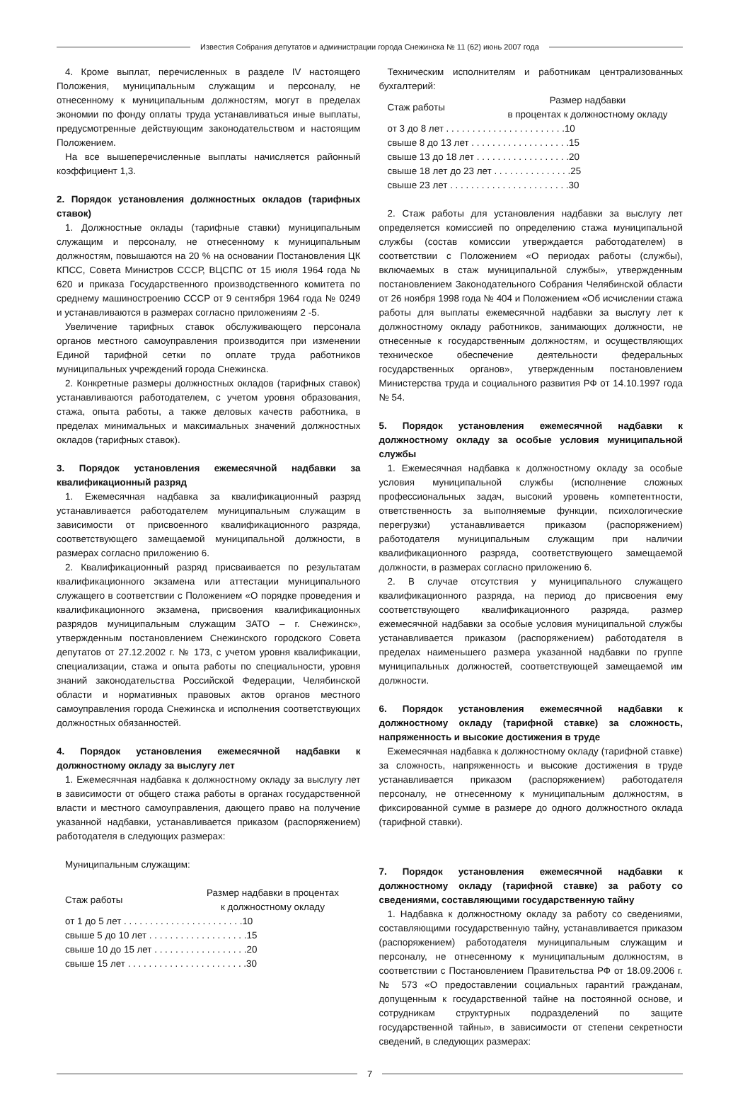Известия Собрания депутатов и администрации города Снежинска № 11 (62) июнь 2007 года
4. Кроме выплат, перечисленных в разделе IV настоящего Положения, муниципальным служащим и персоналу, не отнесенному к муниципальным должностям, могут в пределах экономии по фонду оплаты труда устанавливаться иные выплаты, предусмотренные действующим законодательством и настоящим Положением.
На все вышеперечисленные выплаты начисляется районный коэффициент 1,3.
2. Порядок установления должностных окладов (тарифных ставок)
1. Должностные оклады (тарифные ставки) муниципальным служащим и персоналу, не отнесенному к муниципальным должностям, повышаются на 20 % на основании Постановления ЦК КПСС, Совета Министров СССР, ВЦСПС от 15 июля 1964 года № 620 и приказа Государственного производственного комитета по среднему машиностроению СССР от 9 сентября 1964 года № 0249 и устанавливаются в размерах согласно приложениям 2 -5.
Увеличение тарифных ставок обслуживающего персонала органов местного самоуправления производится при изменении Единой тарифной сетки по оплате труда работников муниципальных учреждений города Снежинска.
2. Конкретные размеры должностных окладов (тарифных ставок) устанавливаются работодателем, с учетом уровня образования, стажа, опыта работы, а также деловых качеств работника, в пределах минимальных и максимальных значений должностных окладов (тарифных ставок).
3. Порядок установления ежемесячной надбавки за квалификационный разряд
1. Ежемесячная надбавка за квалификационный разряд устанавливается работодателем муниципальным служащим в зависимости от присвоенного квалификационного разряда, соответствующего замещаемой муниципальной должности, в размерах согласно приложению 6.
2. Квалификационный разряд присваивается по результатам квалификационного экзамена или аттестации муниципального служащего в соответствии с Положением «О порядке проведения и квалификационного экзамена, присвоения квалификационных разрядов муниципальным служащим ЗАТО – г. Снежинск», утвержденным постановлением Снежинского городского Совета депутатов от 27.12.2002 г. № 173, с учетом уровня квалификации, специализации, стажа и опыта работы по специальности, уровня знаний законодательства Российской Федерации, Челябинской области и нормативных правовых актов органов местного самоуправления города Снежинска и исполнения соответствующих должностных обязанностей.
4. Порядок установления ежемесячной надбавки к должностному окладу за выслугу лет
1. Ежемесячная надбавка к должностному окладу за выслугу лет в зависимости от общего стажа работы в органах государственной власти и местного самоуправления, дающего право на получение указанной надбавки, устанавливается приказом (распоряжением) работодателя в следующих размерах:
Муниципальным служащим:
| Стаж работы | Размер надбавки в процентах к должностному окладу |
| --- | --- |
| от 1 до 5 лет . . . . . . . . . . . . . . . . . . . . . . .10 | |
| свыше 5 до 10 лет . . . . . . . . . . . . . . . . . . .15 | |
| свыше 10 до 15 лет . . . . . . . . . . . . . . . . . .20 | |
| свыше 15 лет . . . . . . . . . . . . . . . . . . . . . . .30 | |
Техническим исполнителям и работникам централизованных бухгалтерий:
| Стаж работы | Размер надбавки в процентах к должностному окладу |
| --- | --- |
| от 3 до 8 лет . . . . . . . . . . . . . . . . . . . . . . .10 | |
| свыше 8 до 13 лет . . . . . . . . . . . . . . . . . . .15 | |
| свыше 13 до 18 лет . . . . . . . . . . . . . . . . . .20 | |
| свыше 18 лет до 23 лет . . . . . . . . . . . . . . .25 | |
| свыше 23 лет . . . . . . . . . . . . . . . . . . . . . . .30 | |
2. Стаж работы для установления надбавки за выслугу лет определяется комиссией по определению стажа муниципальной службы (состав комиссии утверждается работодателем) в соответствии с Положением «О периодах работы (службы), включаемых в стаж муниципальной службы», утвержденным постановлением Законодательного Собрания Челябинской области от 26 ноября 1998 года № 404 и Положением «Об исчислении стажа работы для выплаты ежемесячной надбавки за выслугу лет к должностному окладу работников, занимающих должности, не отнесенные к государственным должностям, и осуществляющих техническое обеспечение деятельности федеральных государственных органов», утвержденным постановлением Министерства труда и социального развития РФ от 14.10.1997 года № 54.
5. Порядок установления ежемесячной надбавки к должностному окладу за особые условия муниципальной службы
1. Ежемесячная надбавка к должностному окладу за особые условия муниципальной службы (исполнение сложных профессиональных задач, высокий уровень компетентности, ответственность за выполняемые функции, психологические перегрузки) устанавливается приказом (распоряжением) работодателя муниципальным служащим при наличии квалификационного разряда, соответствующего замещаемой должности, в размерах согласно приложению 6.
2. В случае отсутствия у муниципального служащего квалификационного разряда, на период до присвоения ему соответствующего квалификационного разряда, размер ежемесячной надбавки за особые условия муниципальной службы устанавливается приказом (распоряжением) работодателя в пределах наименьшего размера указанной надбавки по группе муниципальных должностей, соответствующей замещаемой им должности.
6. Порядок установления ежемесячной надбавки к должностному окладу (тарифной ставке) за сложность, напряженность и высокие достижения в труде
Ежемесячная надбавка к должностному окладу (тарифной ставке) за сложность, напряженность и высокие достижения в труде устанавливается приказом (распоряжением) работодателя персоналу, не отнесенному к муниципальным должностям, в фиксированной сумме в размере до одного должностного оклада (тарифной ставки).
7. Порядок установления ежемесячной надбавки к должностному окладу (тарифной ставке) за работу со сведениями, составляющими государственную тайну
1. Надбавка к должностному окладу за работу со сведениями, составляющими государственную тайну, устанавливается приказом (распоряжением) работодателя муниципальным служащим и персоналу, не отнесенному к муниципальным должностям, в соответствии с Постановлением Правительства РФ от 18.09.2006 г. № 573 «О предоставлении социальных гарантий гражданам, допущенным к государственной тайне на постоянной основе, и сотрудникам структурных подразделений по защите государственной тайны», в зависимости от степени секретности сведений, в следующих размерах:
7